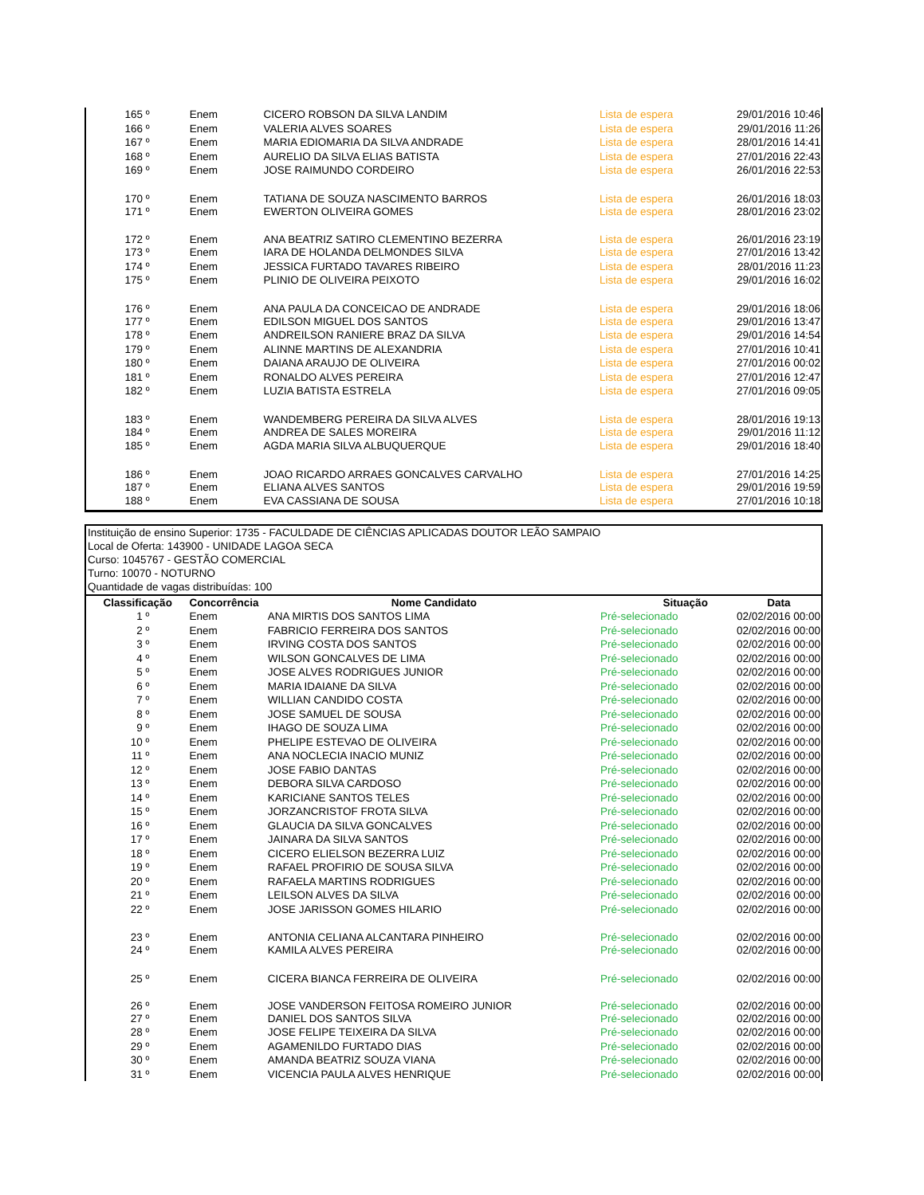| 165 º | Enem | CICERO ROBSON DA SILVA LANDIM | Lista de espera | 29/01/2016 10:46 |
| 166 º | Enem | VALERIA ALVES SOARES | Lista de espera | 29/01/2016 11:26 |
| 167 º | Enem | MARIA EDIOMARIA DA SILVA ANDRADE | Lista de espera | 28/01/2016 14:41 |
| 168 º | Enem | AURELIO DA SILVA ELIAS BATISTA | Lista de espera | 27/01/2016 22:43 |
| 169 º | Enem | JOSE RAIMUNDO CORDEIRO | Lista de espera | 26/01/2016 22:53 |
| 170 º | Enem | TATIANA DE SOUZA NASCIMENTO BARROS | Lista de espera | 26/01/2016 18:03 |
| 171 º | Enem | EWERTON OLIVEIRA GOMES | Lista de espera | 28/01/2016 23:02 |
| 172 º | Enem | ANA BEATRIZ SATIRO CLEMENTINO BEZERRA | Lista de espera | 26/01/2016 23:19 |
| 173 º | Enem | IARA DE HOLANDA DELMONDES SILVA | Lista de espera | 27/01/2016 13:42 |
| 174 º | Enem | JESSICA FURTADO TAVARES RIBEIRO | Lista de espera | 28/01/2016 11:23 |
| 175 º | Enem | PLINIO DE OLIVEIRA PEIXOTO | Lista de espera | 29/01/2016 16:02 |
| 176 º | Enem | ANA PAULA DA CONCEICAO DE ANDRADE | Lista de espera | 29/01/2016 18:06 |
| 177 º | Enem | EDILSON MIGUEL DOS SANTOS | Lista de espera | 29/01/2016 13:47 |
| 178 º | Enem | ANDREILSON RANIERE BRAZ DA SILVA | Lista de espera | 29/01/2016 14:54 |
| 179 º | Enem | ALINNE MARTINS DE ALEXANDRIA | Lista de espera | 27/01/2016 10:41 |
| 180 º | Enem | DAIANA ARAUJO DE OLIVEIRA | Lista de espera | 27/01/2016 00:02 |
| 181 º | Enem | RONALDO ALVES PEREIRA | Lista de espera | 27/01/2016 12:47 |
| 182 º | Enem | LUZIA BATISTA ESTRELA | Lista de espera | 27/01/2016 09:05 |
| 183 º | Enem | WANDEMBERG PEREIRA DA SILVA ALVES | Lista de espera | 28/01/2016 19:13 |
| 184 º | Enem | ANDREA DE SALES MOREIRA | Lista de espera | 29/01/2016 11:12 |
| 185 º | Enem | AGDA MARIA SILVA ALBUQUERQUE | Lista de espera | 29/01/2016 18:40 |
| 186 º | Enem | JOAO RICARDO ARRAES GONCALVES CARVALHO | Lista de espera | 27/01/2016 14:25 |
| 187 º | Enem | ELIANA ALVES SANTOS | Lista de espera | 29/01/2016 19:59 |
| 188 º | Enem | EVA CASSIANA DE SOUSA | Lista de espera | 27/01/2016 10:18 |
Instituição de ensino Superior: 1735 - FACULDADE DE CIÊNCIAS APLICADAS DOUTOR LEÃO SAMPAIO
Local de Oferta: 143900 - UNIDADE LAGOA SECA
Curso: 1045767 - GESTÃO COMERCIAL
Turno: 10070 - NOTURNO
Quantidade de vagas distribuídas: 100
| Classificação | Concorrência | Nome Candidato | Situação | Data |
| --- | --- | --- | --- | --- |
| 1 º | Enem | ANA MIRTIS DOS SANTOS LIMA | Pré-selecionado | 02/02/2016 00:00 |
| 2 º | Enem | FABRICIO FERREIRA DOS SANTOS | Pré-selecionado | 02/02/2016 00:00 |
| 3 º | Enem | IRVING COSTA DOS SANTOS | Pré-selecionado | 02/02/2016 00:00 |
| 4 º | Enem | WILSON GONCALVES DE LIMA | Pré-selecionado | 02/02/2016 00:00 |
| 5 º | Enem | JOSE ALVES RODRIGUES JUNIOR | Pré-selecionado | 02/02/2016 00:00 |
| 6 º | Enem | MARIA IDAIANE DA SILVA | Pré-selecionado | 02/02/2016 00:00 |
| 7 º | Enem | WILLIAN CANDIDO COSTA | Pré-selecionado | 02/02/2016 00:00 |
| 8 º | Enem | JOSE SAMUEL DE SOUSA | Pré-selecionado | 02/02/2016 00:00 |
| 9 º | Enem | IHAGO DE SOUZA LIMA | Pré-selecionado | 02/02/2016 00:00 |
| 10 º | Enem | PHELIPE ESTEVAO DE OLIVEIRA | Pré-selecionado | 02/02/2016 00:00 |
| 11 º | Enem | ANA NOCLECIA INACIO MUNIZ | Pré-selecionado | 02/02/2016 00:00 |
| 12 º | Enem | JOSE FABIO DANTAS | Pré-selecionado | 02/02/2016 00:00 |
| 13 º | Enem | DEBORA SILVA CARDOSO | Pré-selecionado | 02/02/2016 00:00 |
| 14 º | Enem | KARICIANE SANTOS TELES | Pré-selecionado | 02/02/2016 00:00 |
| 15 º | Enem | JORZANCRISTOF FROTA SILVA | Pré-selecionado | 02/02/2016 00:00 |
| 16 º | Enem | GLAUCIA DA SILVA GONCALVES | Pré-selecionado | 02/02/2016 00:00 |
| 17 º | Enem | JAINARA DA SILVA SANTOS | Pré-selecionado | 02/02/2016 00:00 |
| 18 º | Enem | CICERO ELIELSON BEZERRA LUIZ | Pré-selecionado | 02/02/2016 00:00 |
| 19 º | Enem | RAFAEL PROFIRIO DE SOUSA SILVA | Pré-selecionado | 02/02/2016 00:00 |
| 20 º | Enem | RAFAELA MARTINS RODRIGUES | Pré-selecionado | 02/02/2016 00:00 |
| 21 º | Enem | LEILSON ALVES DA SILVA | Pré-selecionado | 02/02/2016 00:00 |
| 22 º | Enem | JOSE JARISSON GOMES HILARIO | Pré-selecionado | 02/02/2016 00:00 |
| 23 º | Enem | ANTONIA CELIANA ALCANTARA PINHEIRO | Pré-selecionado | 02/02/2016 00:00 |
| 24 º | Enem | KAMILA ALVES PEREIRA | Pré-selecionado | 02/02/2016 00:00 |
| 25 º | Enem | CICERA BIANCA FERREIRA DE OLIVEIRA | Pré-selecionado | 02/02/2016 00:00 |
| 26 º | Enem | JOSE VANDERSON FEITOSA ROMEIRO JUNIOR | Pré-selecionado | 02/02/2016 00:00 |
| 27 º | Enem | DANIEL DOS SANTOS SILVA | Pré-selecionado | 02/02/2016 00:00 |
| 28 º | Enem | JOSE FELIPE TEIXEIRA DA SILVA | Pré-selecionado | 02/02/2016 00:00 |
| 29 º | Enem | AGAMENILDO FURTADO DIAS | Pré-selecionado | 02/02/2016 00:00 |
| 30 º | Enem | AMANDA BEATRIZ SOUZA VIANA | Pré-selecionado | 02/02/2016 00:00 |
| 31 º | Enem | VICENCIA PAULA ALVES HENRIQUE | Pré-selecionado | 02/02/2016 00:00 |